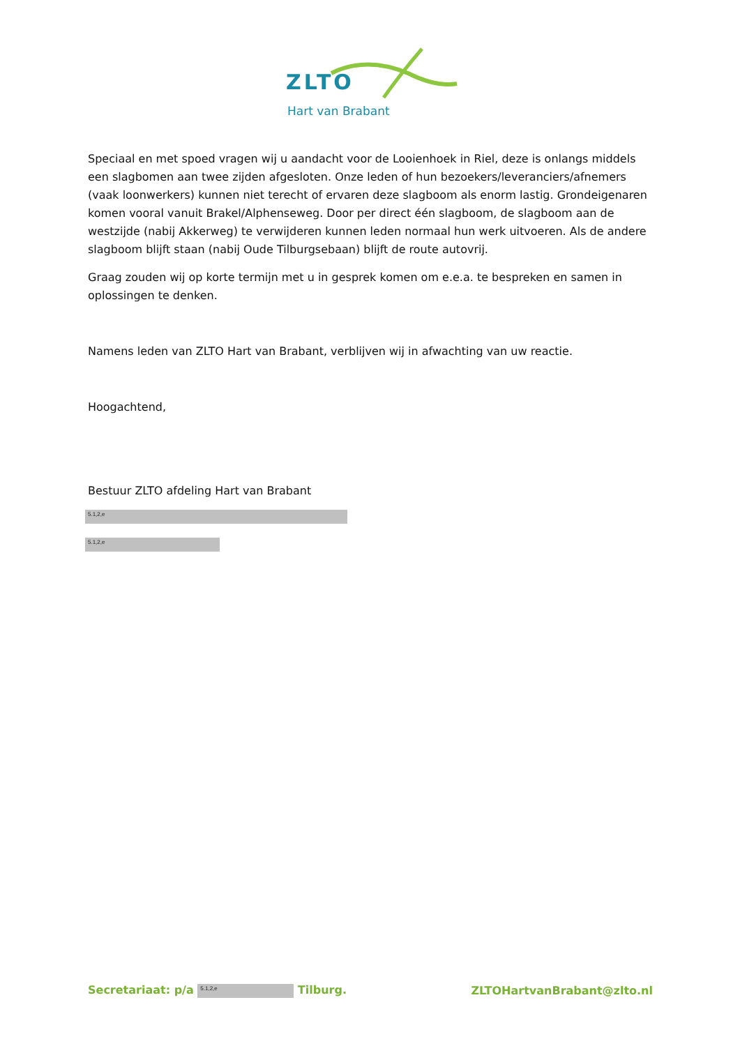ZLTO
Hart van Brabant
Speciaal en met spoed vragen wij u aandacht voor de Looienhoek in Riel, deze is onlangs middels een slagbomen aan twee zijden afgesloten. Onze leden of hun bezoekers/leveranciers/afnemers (vaak loonwerkers) kunnen niet terecht of ervaren deze slagboom als enorm lastig. Grondeigenaren komen vooral vanuit Brakel/Alphenseweg. Door per direct één slagboom, de slagboom aan de westzijde (nabij Akkerweg) te verwijderen kunnen leden normaal hun werk uitvoeren. Als de andere slagboom blijft staan (nabij Oude Tilburgsebaan) blijft de route autovrij.
Graag zouden wij op korte termijn met u in gesprek komen om e.e.a. te bespreken en samen in oplossingen te denken.
Namens leden van ZLTO Hart van Brabant, verblijven wij in afwachting van uw reactie.
Hoogachtend,
Bestuur ZLTO afdeling Hart van Brabant
5.1,2,e
5.1,2,e
Secretariaat: p/a 5.1,2,e Tilburg.
ZLTOHartvanBrabant@zlto.nl